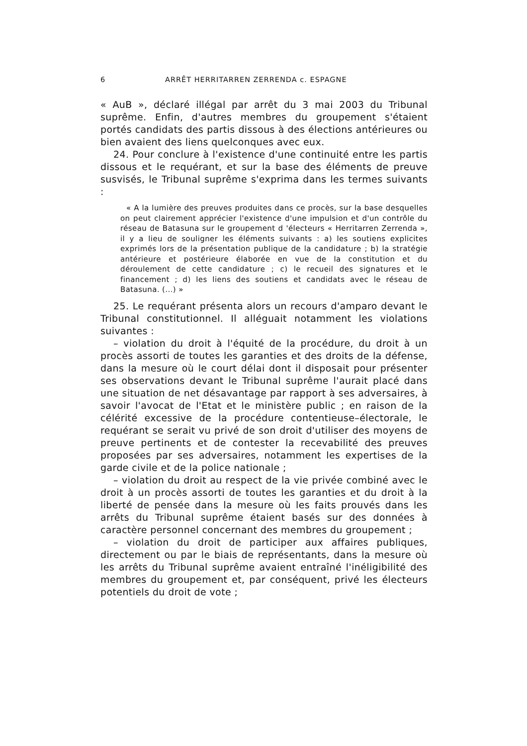6 ARRÊT HERRITARREN ZERRENDA c. ESPAGNE
« AuB », déclaré illégal par arrêt du 3 mai 2003 du Tribunal suprême. Enfin, d'autres membres du groupement s'étaient portés candidats des partis dissous à des élections antérieures ou bien avaient des liens quelconques avec eux.
24. Pour conclure à l'existence d'une continuité entre les partis dissous et le requérant, et sur la base des éléments de preuve susvisés, le Tribunal suprême s'exprima dans les termes suivants :
« A la lumière des preuves produites dans ce procès, sur la base desquelles on peut clairement apprécier l'existence d'une impulsion et d'un contrôle du réseau de Batasuna sur le groupement d 'électeurs « Herritarren Zerrenda », il y a lieu de souligner les éléments suivants : a) les soutiens explicites exprimés lors de la présentation publique de la candidature ; b) la stratégie antérieure et postérieure élaborée en vue de la constitution et du déroulement de cette candidature ; c) le recueil des signatures et le financement ; d) les liens des soutiens et candidats avec le réseau de Batasuna. (...) »
25. Le requérant présenta alors un recours d'amparo devant le Tribunal constitutionnel. Il alléguait notamment les violations suivantes :
– violation du droit à l'équité de la procédure, du droit à un procès assorti de toutes les garanties et des droits de la défense, dans la mesure où le court délai dont il disposait pour présenter ses observations devant le Tribunal suprême l'aurait placé dans une situation de net désavantage par rapport à ses adversaires, à savoir l'avocat de l'Etat et le ministère public ; en raison de la célérité excessive de la procédure contentieuse–électorale, le requérant se serait vu privé de son droit d'utiliser des moyens de preuve pertinents et de contester la recevabilité des preuves proposées par ses adversaires, notamment les expertises de la garde civile et de la police nationale ;
– violation du droit au respect de la vie privée combiné avec le droit à un procès assorti de toutes les garanties et du droit à la liberté de pensée dans la mesure où les faits prouvés dans les arrêts du Tribunal suprême étaient basés sur des données à caractère personnel concernant des membres du groupement ;
– violation du droit de participer aux affaires publiques, directement ou par le biais de représentants, dans la mesure où les arrêts du Tribunal suprême avaient entraîné l'inéligibilité des membres du groupement et, par conséquent, privé les électeurs potentiels du droit de vote ;